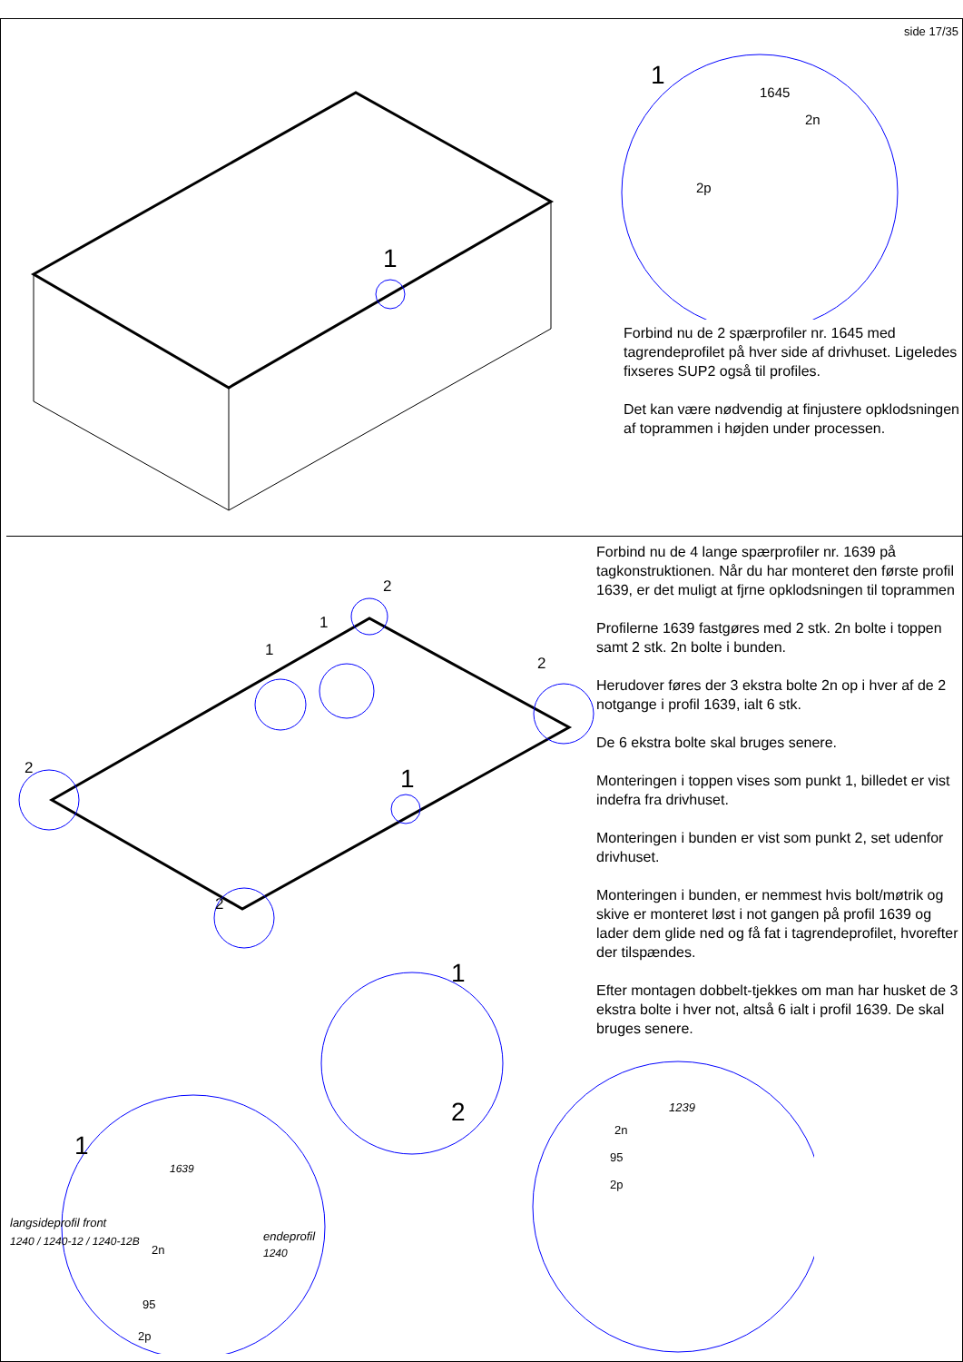side 17/35
1
1
1645
2n
2p
Forbind nu de 2 spærprofiler nr. 1645 med tagrendeprofilet på hver side af drivhuset. Ligeledes fixseres SUP2 også til profiles.
Det kan være nødvendig at finjustere opklodsningen af toprammen i højden under processen.
2
2
2
2
1
1
1
1
1
langsideprofil front
1240 / 1240-12 / 1240-12B
endeprofil
1240
2n
95
2p
1639
Forbind nu de 4 lange spærprofiler nr. 1639 på tagkonstruktionen. Når du har monteret den første profil 1639, er det muligt at fjrne opklodsningen til toprammen
Profilerne 1639 fastgøres med 2 stk. 2n bolte i toppen samt 2 stk. 2n bolte i bunden.
Herudover føres der 3 ekstra bolte 2n op i hver af de 2 notgange i profil 1639, ialt 6 stk.
De 6 ekstra bolte skal bruges senere.
Monteringen i toppen vises som punkt 1, billedet er vist indefra fra drivhuset.
Monteringen i bunden er vist som punkt 2, set udenfor drivhuset.
Monteringen i bunden, er nemmest hvis bolt/møtrik og skive er monteret løst i not gangen på profil 1639 og lader dem glide ned og få fat i tagrendeprofilet, hvorefter der tilspændes.
Efter montagen dobbelt-tjekkes om man har husket de 3 ekstra bolte i hver not, altså 6 ialt i profil 1639. De skal bruges senere.
2
1239
2n
95
2p